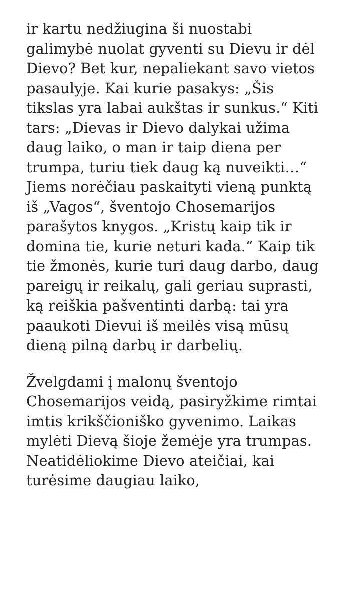ir kartu nedžiugina ši nuostabi galimybė nuolat gyventi su Dievu ir dėl Dievo? Bet kur, nepaliekant savo vietos pasaulyje. Kai kurie pasakys: „Šis tikslas yra labai aukštas ir sunkus.“ Kiti tars: „Dievas ir Dievo dalykai užima daug laiko, o man ir taip diena per trumpa, turiu tiek daug ką nuveikti…“ Jiems norėčiau paskaityti vieną punktą iš „Vagos“, šventojo Chosemarijos parašytos knygos. „Kristų kaip tik ir domina tie, kurie neturi kada.“ Kaip tik tie žmonės, kurie turi daug darbo, daug pareigų ir reikalų, gali geriau suprasti, ką reiškia pašventinti darbą: tai yra paaukoti Dievui iš meilės visą mūsų dieną pilną darbų ir darbelių.
Žvelgdami į malonų šventojo Chosemarijos veidą, pasiryžkime rimtai imtis krikščioniško gyvenimo. Laikas mylėti Dievą šioje žemėje yra trumpas. Neatidėliokime Dievo ateičiai, kai turėsime daugiau laiko,